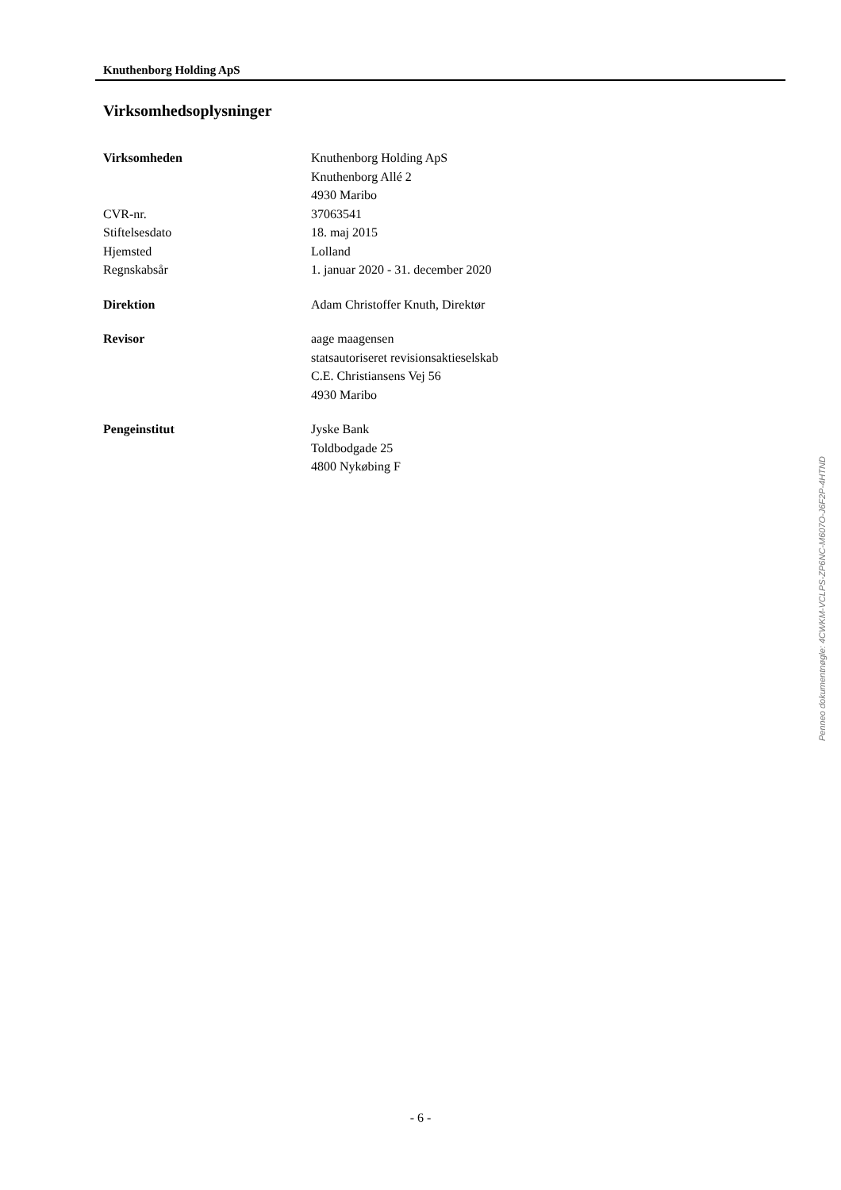Knuthenborg Holding ApS
Virksomhedsoplysninger
| Virksomheden | Knuthenborg Holding ApS |
| | Knuthenborg Allé 2 |
| | 4930 Maribo |
| CVR-nr. | 37063541 |
| Stiftelsesdato | 18. maj 2015 |
| Hjemsted | Lolland |
| Regnskabsår | 1. januar 2020 - 31. december 2020 |
| Direktion | Adam Christoffer Knuth, Direktør |
| Revisor | aage maagensen |
| | statsautoriseret revisionsaktieselskab |
| | C.E. Christiansens Vej 56 |
| | 4930 Maribo |
| Pengeinstitut | Jyske Bank |
| | Toldbodgade 25 |
| | 4800 Nykøbing F |
Penneo dokumentnøgle: 4CWKM-VCLPS-ZP6NC-M607O-J6F2P-4HTND
- 6 -